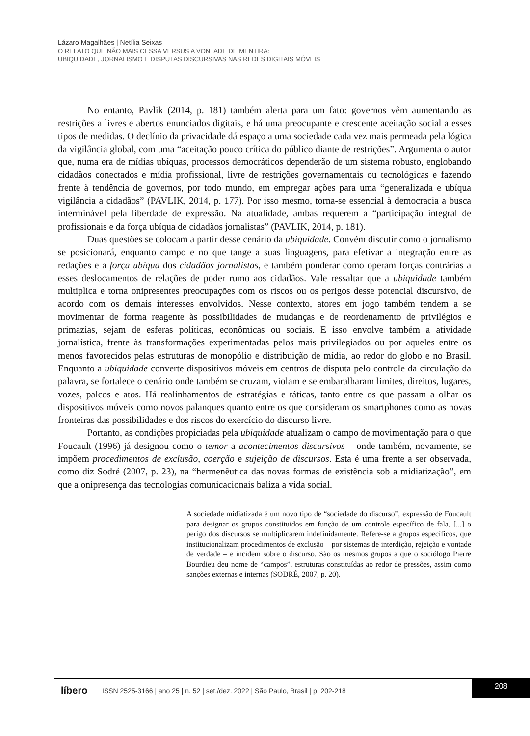Lázaro Magalhães | Netília Seixas
O RELATO QUE NÃO MAIS CESSA VERSUS A VONTADE DE MENTIRA:
UBIQUIDADE, JORNALISMO E DISPUTAS DISCURSIVAS NAS REDES DIGITAIS MÓVEIS
No entanto, Pavlik (2014, p. 181) também alerta para um fato: governos vêm aumentando as restrições a livres e abertos enunciados digitais, e há uma preocupante e crescente aceitação social a esses tipos de medidas. O declínio da privacidade dá espaço a uma sociedade cada vez mais permeada pela lógica da vigilância global, com uma “aceitação pouco crítica do público diante de restrições”. Argumenta o autor que, numa era de mídias ubíquas, processos democráticos dependerão de um sistema robusto, englobando cidadãos conectados e mídia profissional, livre de restrições governamentais ou tecnológicas e fazendo frente à tendência de governos, por todo mundo, em empregar ações para uma “generalizada e ubíqua vigilância a cidadãos” (PAVLIK, 2014, p. 177). Por isso mesmo, torna-se essencial à democracia a busca interminável pela liberdade de expressão. Na atualidade, ambas requerem a “participação integral de profissionais e da força ubíqua de cidadãos jornalistas” (PAVLIK, 2014, p. 181).
Duas questões se colocam a partir desse cenário da ubiquidade. Convém discutir como o jornalismo se posicionará, enquanto campo e no que tange a suas linguagens, para efetivar a integração entre as redações e a força ubíqua dos cidadãos jornalistas, e também ponderar como operam forças contrárias a esses deslocamentos de relações de poder rumo aos cidadãos. Vale ressaltar que a ubiquidade também multiplica e torna onipresentes preocupações com os riscos ou os perigos desse potencial discursivo, de acordo com os demais interesses envolvidos. Nesse contexto, atores em jogo também tendem a se movimentar de forma reagente às possibilidades de mudanças e de reordenamento de privilégios e primazias, sejam de esferas políticas, econômicas ou sociais. E isso envolve também a atividade jornalística, frente às transformações experimentadas pelos mais privilegiados ou por aqueles entre os menos favorecidos pelas estruturas de monopólio e distribuição de mídia, ao redor do globo e no Brasil. Enquanto a ubiquidade converte dispositivos móveis em centros de disputa pelo controle da circulação da palavra, se fortalece o cenário onde também se cruzam, violam e se embaralharam limites, direitos, lugares, vozes, palcos e atos. Há realinhamentos de estratégias e táticas, tanto entre os que passam a olhar os dispositivos móveis como novos palanques quanto entre os que consideram os smartphones como as novas fronteiras das possibilidades e dos riscos do exercício do discurso livre.
Portanto, as condições propiciadas pela ubiquidade atualizam o campo de movimentação para o que Foucault (1996) já designou como o temor a acontecimentos discursivos – onde também, novamente, se impõem procedimentos de exclusão, coerção e sujeição de discursos. Esta é uma frente a ser observada, como diz Sodré (2007, p. 23), na “hermenêutica das novas formas de existência sob a midiatização”, em que a onipresença das tecnologias comunicacionais baliza a vida social.
A sociedade midiatizada é um novo tipo de “sociedade do discurso”, expressão de Foucault para designar os grupos constituídos em função de um controle específico de fala, [...] o perigo dos discursos se multiplicarem indefinidamente. Refere-se a grupos específicos, que institucionalizam procedimentos de exclusão – por sistemas de interdição, rejeição e vontade de verdade – e incidem sobre o discurso. São os mesmos grupos a que o sociólogo Pierre Bourdieu deu nome de “campos”, estruturas constituídas ao redor de pressões, assim como sanções externas e internas (SODRÉ, 2007, p. 20).
líbero ISSN 2525-3166 | ano 25 | n. 52 | set./dez. 2022 | São Paulo, Brasil | p. 202-218
208